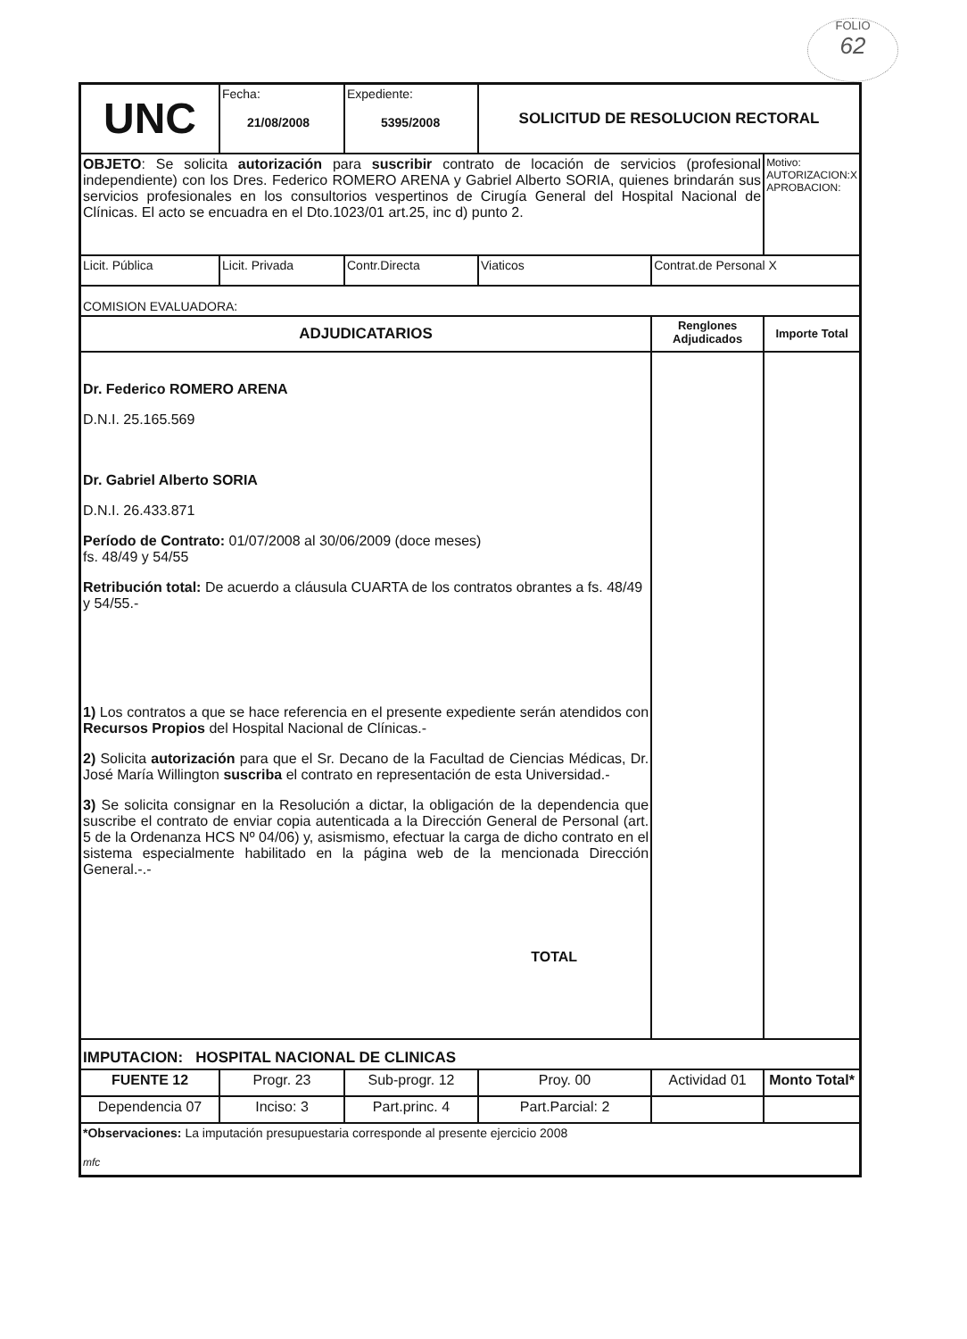FOLIO
62
| UNC | Fecha: 21/08/2008 | Expediente: 5395/2008 | SOLICITUD DE RESOLUCION RECTORAL | | |
| OBJETO : Se solicita autorización para suscribir contrato de locación de servicios (profesional independiente) con los Dres. Federico ROMERO ARENA y Gabriel Alberto SORIA, quienes brindarán sus servicios profesionales en los consultorios vespertinos de Cirugía General del Hospital Nacional de Clínicas. El acto se encuadra en el Dto.1023/01 art.25, inc d) punto 2. | | | | | Motivo: AUTORIZACION:X APROBACION: |
| Licit. Pública | Licit. Privada | Contr.Directa | Viaticos | Contrat.de Personal X | |
| COMISION EVALUADORA: | | | | | |
| ADJUDICATARIOS | | | | Renglones Adjudicados | Importe Total |
| Dr. Federico ROMERO ARENA D.N.I. 25.165.569 Dr. Gabriel Alberto SORIA D.N.I. 26.433.871 Período de Contrato: 01/07/2008 al 30/06/2009 (doce meses) fs. 48/49 y 54/55 Retribución total: De acuerdo a cláusula CUARTA de los contratos obrantes a fs. 48/49 y 54/55.- 1) Los contratos a que se hace referencia en el presente expediente serán atendidos con Recursos Propios del Hospital Nacional de Clínicas.- 2) Solicita autorización para que el Sr. Decano de la Facultad de Ciencias Médicas, Dr. José María Willington suscriba el contrato en representación de esta Universidad.- 3) Se solicita consignar en la Resolución a dictar, la obligación de la dependencia que suscribe el contrato de enviar copia autenticada a la Dirección General de Personal (art. 5 de la Ordenanza HCS Nº 04/06) y, asismismo, efectuar la carga de dicho contrato en el sistema especialmente habilitado en la página web de la mencionada Dirección General.-.- TOTAL | | | | | |
| IMPUTACION: HOSPITAL NACIONAL DE CLINICAS | | | | | |
| FUENTE 12 | Progr. 23 | Sub-progr. 12 | Proy. 00 | Actividad 01 | Monto Total* |
| Dependencia 07 | Inciso: 3 | Part.princ. 4 | Part.Parcial: 2 | | |
| *Observaciones: La imputación presupuestaria corresponde al presente ejercicio 2008 mfc | | | | | |